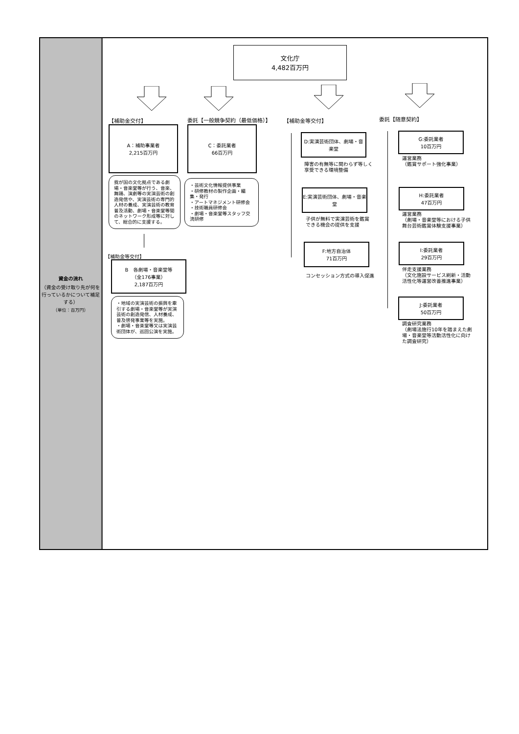資金の流れ
（資金の受け取り先が何を行っているかについて補足する）
（単位：百万円）
文化庁
4,482百万円
【補助金交付】 委託【一般競争契約（最低価格）】 【補助金等交付】 委託【随意契約】
A：補助事業者
2,215百万円
C：委託業者
66百万円
我が国の文化拠点である劇場・音楽堂等が行う、音楽、舞踊、演劇等の実演芸術の創造発信や、実演芸術の専門的人材の養成、実演芸術の教育普及活動、劇場・音楽堂等間のネットワーク形成等に対して、総合的に支援する。
・芸術文化情報提供事業
・研修教材の製作企画・編集・発行
・アートマネジメント研修会
・技術職員研修会
・劇場・音楽堂等スタッフ交流研修
【補助金等交付】
B　各劇場・音楽堂等
（全176事業）
2,187百万円
・地域の実演芸術の振興を牽引する劇場・音楽堂等が実演芸術の創造発信、人材養成、普及啓発事業等を実施。
・劇場・音楽堂等又は実演芸術団体が、巡回公演を実施。
D:実演芸術団体、劇場・音楽堂
障害の有無等に関わらず等しく
享受できる環境整備
E:実演芸術団体、劇場・音楽堂
子供が無料で実演芸術を鑑賞
できる機会の提供を支援
F:地方自治体
71百万円
コンセッション方式の導入促進
G:委託業者
10百万円
運営業務
（鑑賞サポート強化事業）
H:委託業者
47百万円
運営業務
（劇場・音楽堂等における子供
舞台芸術鑑賞体験支援事業）
I:委託業者
29百万円
伴走支援業務
（文化施設サービス刷新・活動
活性化等運営改善推進事業）
J:委託業者
50百万円
調査研究業務
（劇場法施行10年を踏まえた劇
場・音楽堂等活動活性化に向け
た調査研究）